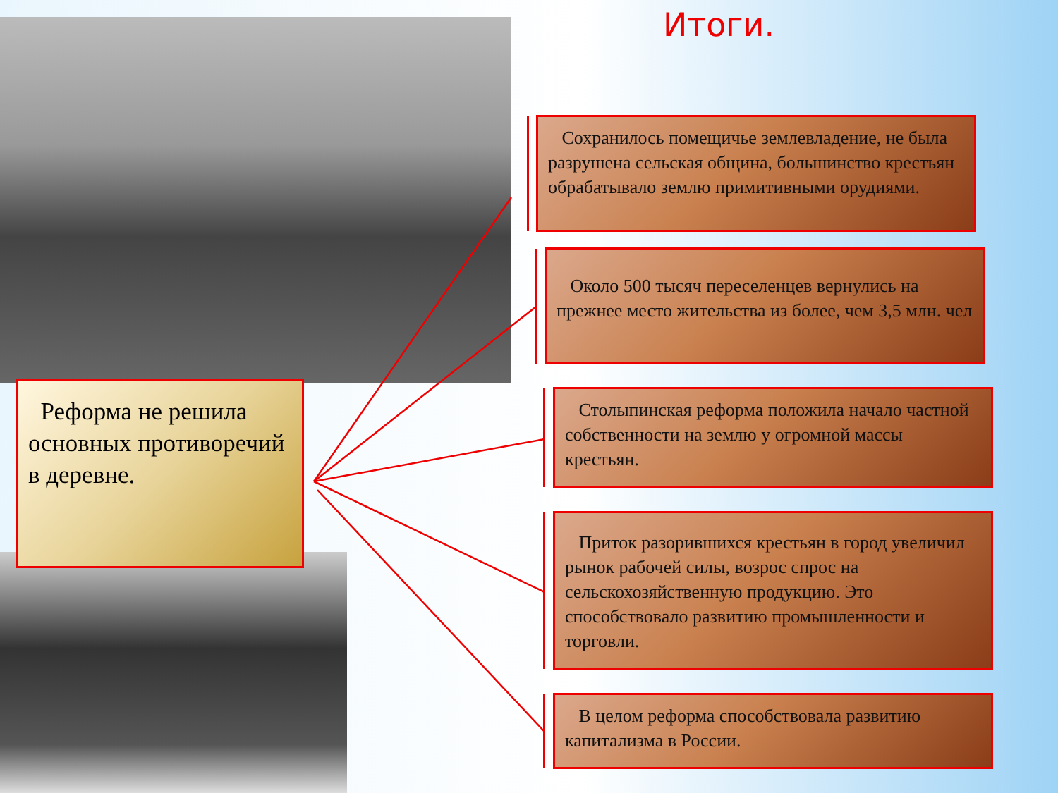Итоги.
Реформа не решила основных противоречий в деревне.
Сохранилось помещичье землевладение, не была разрушена сельская община, большинство крестьян обрабатывало землю примитивными орудиями.
Около 500 тысяч переселенцев вернулись на прежнее место жительства из более, чем 3,5 млн. чел
Столыпинская реформа положила начало частной собственности на землю у огромной массы крестьян.
Приток разорившихся крестьян в город увеличил рынок рабочей силы, возрос спрос на сельскохозяйственную продукцию. Это способствовало развитию промышленности и торговли.
В целом реформа способствовала развитию капитализма в России.